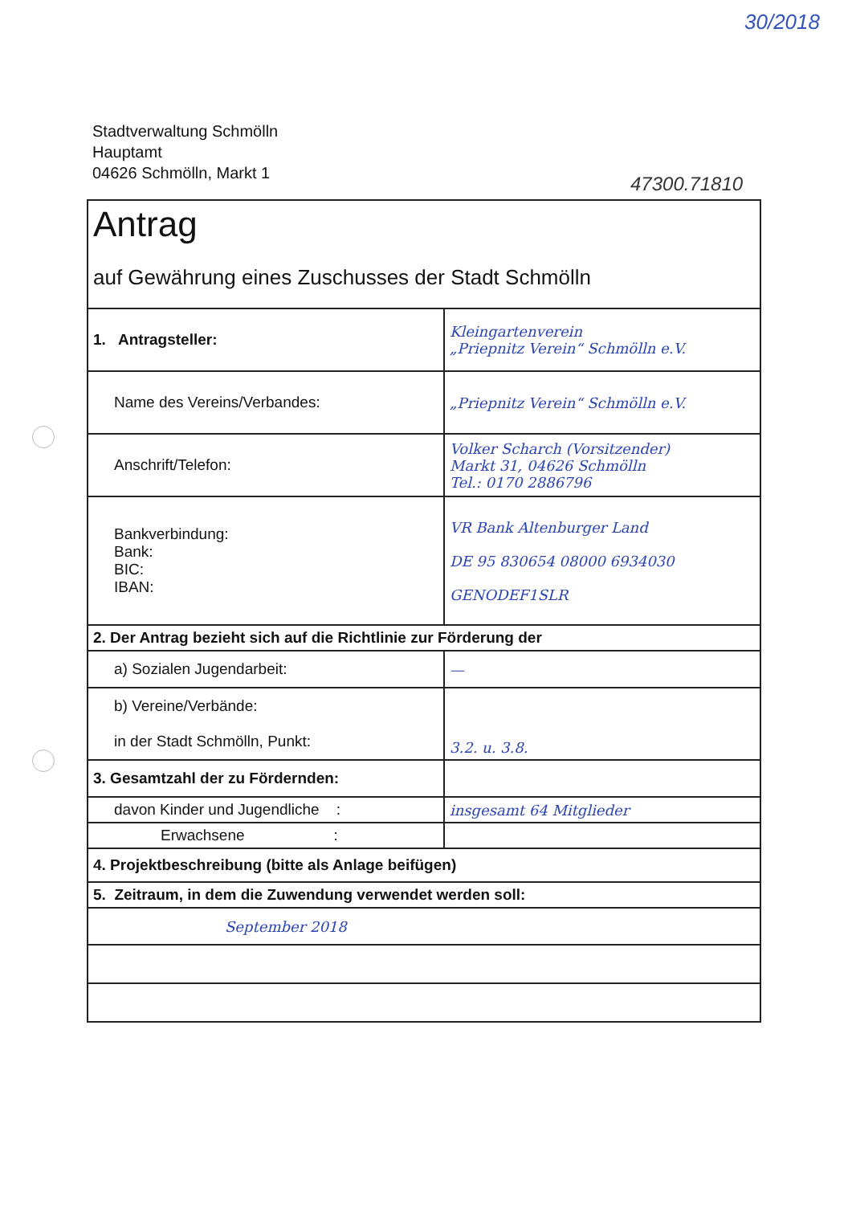30/2018
Stadtverwaltung Schmölln
Hauptamt
04626 Schmölln, Markt 1
47300.71810
| Antrag auf Gewährung eines Zuschusses der Stadt Schmölln | |
| 1. Antragsteller: | Kleingartenverein „Priepnitz Verein“ Schmölln e.V. |
| Name des Vereins/Verbandes: | „Priepnitz Verein“ Schmölln e.V. |
| Anschrift/Telefon: | Volker Scharch (Vorsitzender) Markt 31, 04626 Schmölln Tel.: 0170 2886796 |
| Bankverbindung: Bank: BIC: IBAN: | VR Bank Altenburger Land DE 95 830654 08000 6934030 GENODEF1SLR |
| 2. Der Antrag bezieht sich auf die Richtlinie zur Förderung der | |
| a) Sozialen Jugendarbeit: | — |
| b) Vereine/Verbände: in der Stadt Schmölln, Punkt: | 3.2. u. 3.8. |
| 3. Gesamtzahl der zu Fördernden: | |
| davon Kinder und Jugendliche : | insgesamt 64 Mitglieder |
| Erwachsene : | |
| 4. Projektbeschreibung (bitte als Anlage beifügen) | |
| 5. Zeitraum, in dem die Zuwendung verwendet werden soll: | |
| September 2018 | |